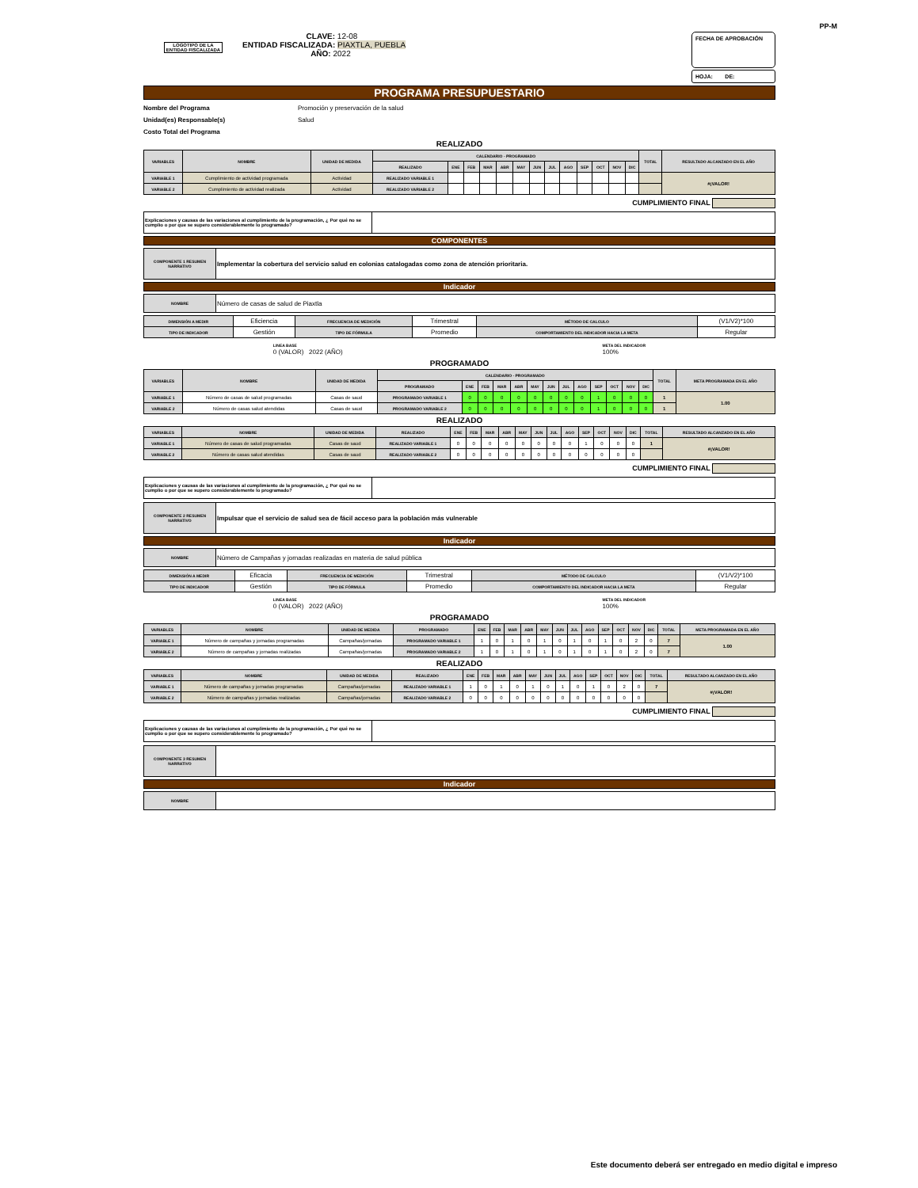PP-M
LOGOTIPO DE LA ENTIDAD FISCALIZADA
CLAVE: 12-08
ENTIDAD FISCALIZADA: PIAXTLA, PUEBLA
AÑO: 2022
FECHA DE APROBACIÓN
HOJA: DE:
PROGRAMA PRESUPUESTARIO
Nombre del Programa Promoción y preservación de la salud
Unidad(es) Responsable(s) Salud
Costo Total del Programa
REALIZADO
| VARIABLES | NOMBRE | UNIDAD DE MEDIDA | CALENDARIO - PROGRAMADO | | | | | | | | | | | | | TOTAL | RESULTADO ALCANZADO EN EL AÑO |
| --- | --- | --- | --- | --- | --- | --- | --- | --- | --- | --- | --- | --- | --- | --- | --- | --- | --- |
| | | | REALIZADO | ENE | FEB | MAR | ABR | MAY | JUN | JUL | AGO | SEP | OCT | NOV | DIC | | |
| VARIABLE 1 | Cumplimiento de actividad programada | Actividad | REALIZADO VARIABLE 1 | | | | | | | | | | | | | | #¡VALOR! |
| VARIABLE 2 | Cumplimiento de actividad realizada | Actividad | REALIZADO VARIABLE 2 | | | | | | | | | | | | | | |
CUMPLIMIENTO FINAL
| Explicaciones y causas de las variaciones al cumplimiento de la programación, ¿ Por qué no se cumplio o por que se supero considerablemente lo programado? | |
COMPONENTES
| COMPONENTE 1 RESUMEN NARRATIVO | Implementar la cobertura del servicio salud en colonias catalogadas como zona de atención prioritaria. |
Indicador
| NOMBRE | Número de casas de salud de Piaxtla |
| DIMENSIÓN A MEDIR | Eficiencia | FRECUENCIA DE MEDICIÓN | Trimestral | MÉTODO DE CALCULO | (V1/V2)*100 |
| TIPO DE INDICADOR | Gestión | TIPO DE FÓRMULA | Promedio | COMPORTAMIENTO DEL INDICADOR HACIA LA META | Regular |
LINEA BASE
0 (VALOR) 2022 (AÑO)
META DEL INDICADOR
100%
PROGRAMADO
| VARIABLES | NOMBRE | UNIDAD DE MEDIDA | CALENDARIO - PROGRAMADO | | | | | | | | | | | | | TOTAL | META PROGRAMADA EN EL AÑO |
| --- | --- | --- | --- | --- | --- | --- | --- | --- | --- | --- | --- | --- | --- | --- | --- | --- | --- |
| | | | PROGRAMADO | ENE | FEB | MAR | ABR | MAY | JUN | JUL | AGO | SEP | OCT | NOV | DIC | | |
| VARIABLE 1 | Número de casas de salud programadas | Casas de saud | PROGRAMADO VARIABLE 1 | 0 | 0 | 0 | 0 | 0 | 0 | 0 | 0 | 1 | 0 | 0 | 0 | 1 | 1.00 |
| VARIABLE 2 | Número de casas salud atendidas | Casas de saud | PROGRAMADO VARIABLE 2 | 0 | 0 | 0 | 0 | 0 | 0 | 0 | 0 | 1 | 0 | 0 | 0 | 1 | |
REALIZADO
| VARIABLES | NOMBRE | UNIDAD DE MEDIDA | REALIZADO | ENE | FEB | MAR | ABR | MAY | JUN | JUL | AGO | SEP | OCT | NOV | DIC | TOTAL | RESULTADO ALCANZADO EN EL AÑO |
| --- | --- | --- | --- | --- | --- | --- | --- | --- | --- | --- | --- | --- | --- | --- | --- | --- | --- |
| VARIABLE 1 | Número de casas de salud programadas | Casas de saud | REALIZADO VARIABLE 1 | 0 | 0 | 0 | 0 | 0 | 0 | 0 | 0 | 1 | 0 | 0 | 0 | 1 | #¡VALOR! |
| VARIABLE 2 | Número de casas salud atendidas | Casas de saud | REALIZADO VARIABLE 2 | 0 | 0 | 0 | 0 | 0 | 0 | 0 | 0 | 0 | 0 | 0 | 0 | | |
CUMPLIMIENTO FINAL
| Explicaciones y causas de las variaciones al cumplimiento de la programación, ¿ Por qué no se cumplio o por que se supero considerablemente lo programado? | |
| COMPONENTE 2 RESUMEN NARRATIVO | Impulsar que el servicio de salud sea de fácil acceso para la población más vulnerable |
Indicador
| NOMBRE | Número de Campañas y jornadas realizadas en materia de salud pública |
| DIMENSIÓN A MEDIR | Eficacia | FRECUENCIA DE MEDICIÓN | Trimestral | MÉTODO DE CALCULO | (V1/V2)*100 |
| TIPO DE INDICADOR | Gestión | TIPO DE FÓRMULA | Promedio | COMPORTAMIENTO DEL INDICADOR HACIA LA META | Regular |
LINEA BASE
0 (VALOR) 2022 (AÑO)
META DEL INDICADOR
100%
PROGRAMADO
| VARIABLES | NOMBRE | UNIDAD DE MEDIDA | PROGRAMADO | ENE | FEB | MAR | ABR | MAY | JUN | JUL | AGO | SEP | OCT | NOV | DIC | TOTAL | META PROGRAMADA EN EL AÑO |
| --- | --- | --- | --- | --- | --- | --- | --- | --- | --- | --- | --- | --- | --- | --- | --- | --- | --- |
| VARIABLE 1 | Número de campañas y jornadas programadas | Campañas/jornadas | PROGRAMADO VARIABLE 1 | 1 | 0 | 1 | 0 | 1 | 0 | 1 | 0 | 1 | 0 | 2 | 0 | 7 | 1.00 |
| VARIABLE 2 | Número de campañas y jornadas realizadas | Campañas/jornadas | PROGRAMADO VARIABLE 2 | 1 | 0 | 1 | 0 | 1 | 0 | 1 | 0 | 1 | 0 | 2 | 0 | 7 | |
REALIZADO
| VARIABLES | NOMBRE | UNIDAD DE MEDIDA | REALIZADO | ENE | FEB | MAR | ABR | MAY | JUN | JUL | AGO | SEP | OCT | NOV | DIC | TOTAL | RESULTADO ALCANZADO EN EL AÑO |
| --- | --- | --- | --- | --- | --- | --- | --- | --- | --- | --- | --- | --- | --- | --- | --- | --- | --- |
| VARIABLE 1 | Número de campañas y jornadas programadas | Campañas/jornadas | REALIZADO VARIABLE 1 | 1 | 0 | 1 | 0 | 1 | 0 | 1 | 0 | 1 | 0 | 2 | 0 | 7 | #¡VALOR! |
| VARIABLE 2 | Número de campañas y jornadas realizadas | Campañas/jornadas | REALIZADO VARIABLE 2 | 0 | 0 | 0 | 0 | 0 | 0 | 0 | 0 | 0 | 0 | 0 | 0 | | |
CUMPLIMIENTO FINAL
| Explicaciones y causas de las variaciones al cumplimiento de la programación, ¿ Por qué no se cumplio o por que se supero considerablemente lo programado? | |
| COMPONENTE 3 RESUMEN NARRATIVO | |
Indicador
| NOMBRE | |
Este documento deberá ser entregado en medio digital e impreso